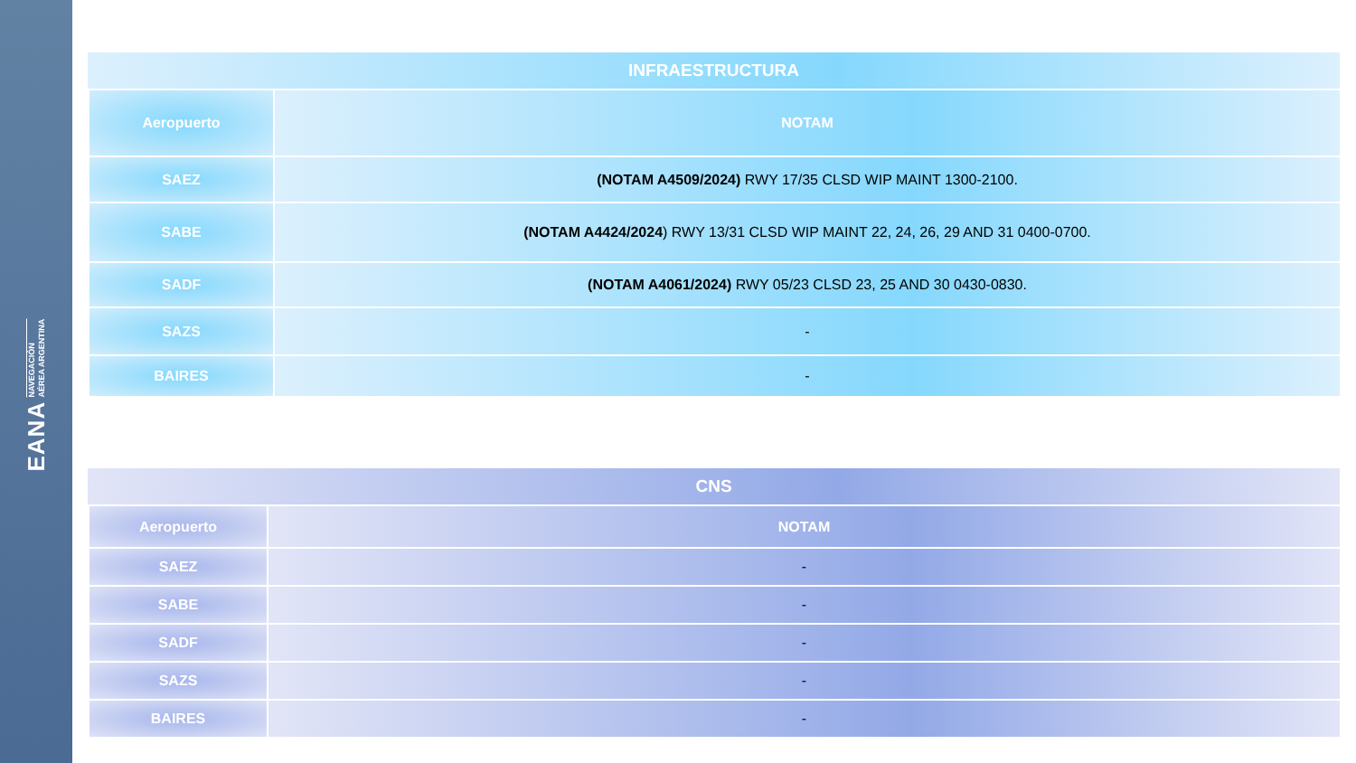EANA NAVEGACIÓN
AÉREA ARGENTINA
| INFRAESTRUCTURA | |
| --- | --- |
| Aeropuerto | NOTAM |
| SAEZ | (NOTAM A4509/2024) RWY 17/35 CLSD WIP MAINT 1300-2100. |
| SABE | (NOTAM A4424/2024 ) RWY 13/31 CLSD WIP MAINT 22, 24, 26, 29 AND 31 0400-0700. |
| SADF | (NOTAM A4061/2024) RWY 05/23 CLSD 23, 25 AND 30 0430-0830. |
| SAZS | - |
| BAIRES | - |
| CNS | |
| --- | --- |
| Aeropuerto | NOTAM |
| SAEZ | - |
| SABE | - |
| SADF | - |
| SAZS | - |
| BAIRES | - |